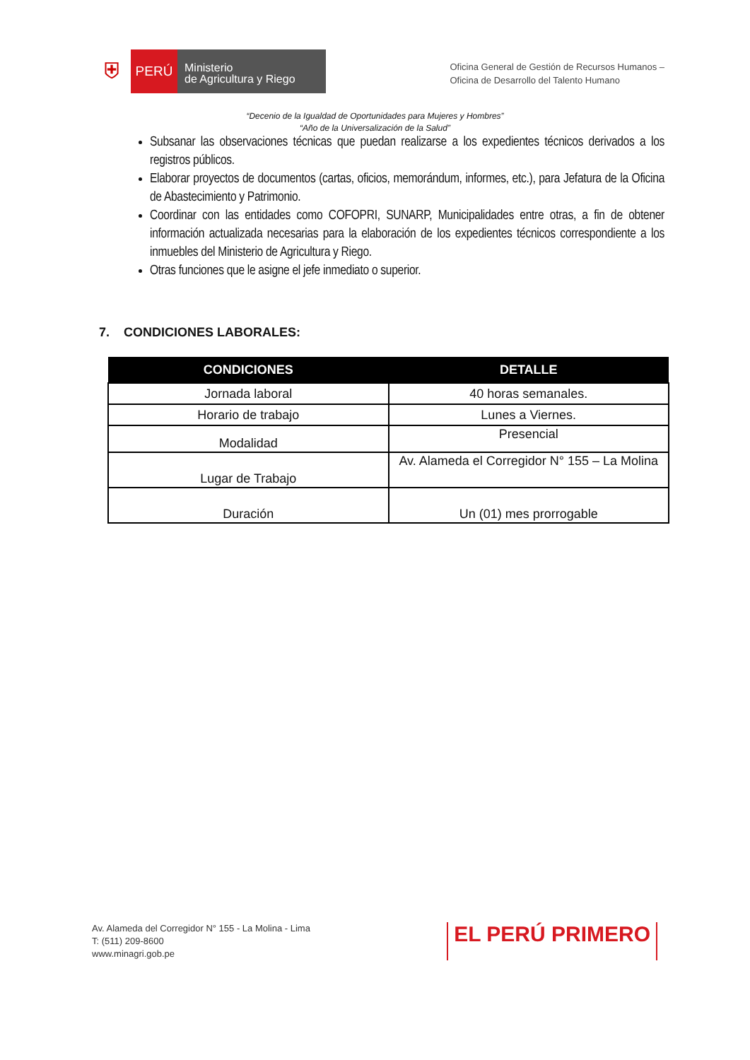⛨
PERÚ
Ministerio
de Agricultura y Riego
Oficina General de Gestión de Recursos Humanos –
Oficina de Desarrollo del Talento Humano
“Decenio de la Igualdad de Oportunidades para Mujeres y Hombres”
“Año de la Universalización de la Salud”
Subsanar las observaciones técnicas que puedan realizarse a los expedientes técnicos derivados a los registros públicos.
Elaborar proyectos de documentos (cartas, oficios, memorándum, informes, etc.), para Jefatura de la Oficina de Abastecimiento y Patrimonio.
Coordinar con las entidades como COFOPRI, SUNARP, Municipalidades entre otras, a fin de obtener información actualizada necesarias para la elaboración de los expedientes técnicos correspondiente a los inmuebles del Ministerio de Agricultura y Riego.
Otras funciones que le asigne el jefe inmediato o superior.
7. CONDICIONES LABORALES:
| CONDICIONES | DETALLE |
| --- | --- |
| Jornada laboral | 40 horas semanales. |
| Horario de trabajo | Lunes a Viernes. |
| Modalidad | Presencial |
| Lugar de Trabajo | Av. Alameda el Corregidor N° 155 – La Molina |
| Duración | Un (01) mes prorrogable |
Av. Alameda del Corregidor N° 155 - La Molina - Lima
T: (511) 209-8600
www.minagri.gob.pe
EL PERÚ PRIMERO